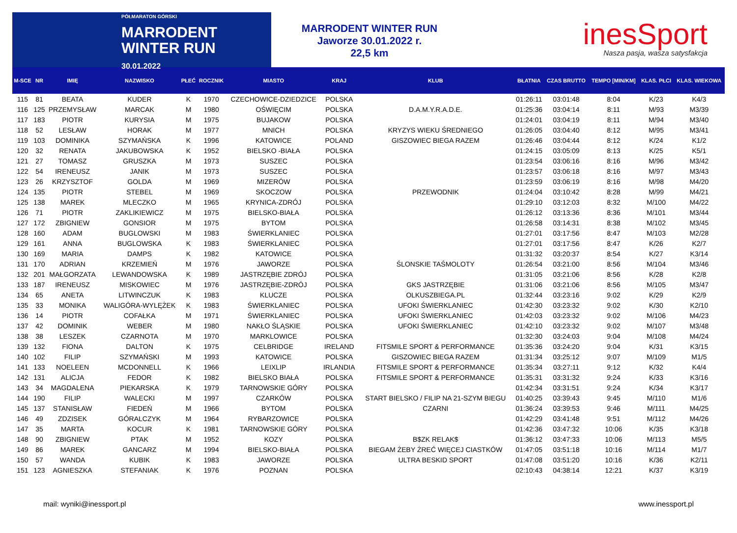PÓŁMARATON GÓRSKI
MARRODENT
WINTER RUN
30.01.2022
MARRODENT WINTER RUN
Jaworze 30.01.2022 r.
22,5 km
inesSport
Nasza pasja, wasza satysfakcja
| M-SCE | NR | IMIĘ | NAZWISKO | PŁEĆ | ROCZNIK | MIASTO | KRAJ | KLUB | BŁATNIA | CZAS BRUTTO | TEMPO [MIN/KM] | KLAS. PŁCI | KLAS. WIEKOWA |
| --- | --- | --- | --- | --- | --- | --- | --- | --- | --- | --- | --- | --- | --- |
| 115 | 81 | BEATA | KUDER | K | 1970 | CZECHOWICE-DZIEDZICE | POLSKA | | 01:26:11 | 03:01:48 | 8:04 | K/23 | K4/3 |
| 116 | 125 | PRZEMYSŁAW | MARCAK | M | 1980 | OŚWIĘCIM | POLSKA | D.A.M.Y.R.A.D.E. | 01:25:36 | 03:04:14 | 8:11 | M/93 | M3/39 |
| 117 | 183 | PIOTR | KURYSIA | M | 1975 | BUJAKOW | POLSKA | | 01:24:01 | 03:04:19 | 8:11 | M/94 | M3/40 |
| 118 | 52 | LESŁAW | HORAK | M | 1977 | MNICH | POLSKA | KRYZYS WIEKU ŚREDNIEGO | 01:26:05 | 03:04:40 | 8:12 | M/95 | M3/41 |
| 119 | 103 | DOMINIKA | SZYMAŃSKA | K | 1996 | KATOWICE | POLAND | GISZOWIEC BIEGA RAZEM | 01:26:46 | 03:04:44 | 8:12 | K/24 | K1/2 |
| 120 | 32 | RENATA | JAKUBOWSKA | K | 1952 | BIELSKO -BIAŁA | POLSKA | | 01:24:15 | 03:05:09 | 8:13 | K/25 | K5/1 |
| 121 | 27 | TOMASZ | GRUSZKA | M | 1973 | SUSZEC | POLSKA | | 01:23:54 | 03:06:16 | 8:16 | M/96 | M3/42 |
| 122 | 54 | IRENEUSZ | JANIK | M | 1973 | SUSZEC | POLSKA | | 01:23:57 | 03:06:18 | 8:16 | M/97 | M3/43 |
| 123 | 26 | KRZYSZTOF | GOLDA | M | 1969 | MIZERÓW | POLSKA | | 01:23:59 | 03:06:19 | 8:16 | M/98 | M4/20 |
| 124 | 135 | PIOTR | STEBEL | M | 1969 | SKOCZOW | POLSKA | PRZEWODNIK | 01:24:04 | 03:10:42 | 8:28 | M/99 | M4/21 |
| 125 | 138 | MAREK | MLECZKO | M | 1965 | KRYNICA-ZDRÓJ | POLSKA | | 01:29:10 | 03:12:03 | 8:32 | M/100 | M4/22 |
| 126 | 71 | PIOTR | ZAKLIKIEWICZ | M | 1975 | BIELSKO-BIAŁA | POLSKA | | 01:26:12 | 03:13:36 | 8:36 | M/101 | M3/44 |
| 127 | 172 | ZBIGNIEW | GONSIOR | M | 1975 | BYTOM | POLSKA | | 01:26:58 | 03:14:31 | 8:38 | M/102 | M3/45 |
| 128 | 160 | ADAM | BUGLOWSKI | M | 1983 | ŚWIERKLANIEC | POLSKA | | 01:27:01 | 03:17:56 | 8:47 | M/103 | M2/28 |
| 129 | 161 | ANNA | BUGLOWSKA | K | 1983 | ŚWIERKLANIEC | POLSKA | | 01:27:01 | 03:17:56 | 8:47 | K/26 | K2/7 |
| 130 | 169 | MARIA | DAMPS | K | 1982 | KATOWICE | POLSKA | | 01:31:32 | 03:20:37 | 8:54 | K/27 | K3/14 |
| 131 | 170 | ADRIAN | KRZEMIEŃ | M | 1976 | JAWORZE | POLSKA | ŚLONSKIE TAŚMOLOTY | 01:26:54 | 03:21:00 | 8:56 | M/104 | M3/46 |
| 132 | 201 | MAŁGORZATA | LEWANDOWSKA | K | 1989 | JASTRZĘBIE ZDRÓJ | POLSKA | | 01:31:05 | 03:21:06 | 8:56 | K/28 | K2/8 |
| 133 | 187 | IRENEUSZ | MISKOWIEC | M | 1976 | JASTRZĘBIE-ZDRÓJ | POLSKA | GKS JASTRZĘBIE | 01:31:06 | 03:21:06 | 8:56 | M/105 | M3/47 |
| 134 | 65 | ANETA | LITWINCZUK | K | 1983 | KLUCZE | POLSKA | OLKUSZBIEGA.PL | 01:32:44 | 03:23:16 | 9:02 | K/29 | K2/9 |
| 135 | 33 | MONIKA | WALIGÓRA-WYLĘŻEK | K | 1983 | ŚWIERKLANIEC | POLSKA | UFOKI ŚWIERKLANIEC | 01:42:30 | 03:23:32 | 9:02 | K/30 | K2/10 |
| 136 | 14 | PIOTR | COFAŁKA | M | 1971 | ŚWIERKLANIEC | POLSKA | UFOKI ŚWIERKLANIEC | 01:42:03 | 03:23:32 | 9:02 | M/106 | M4/23 |
| 137 | 42 | DOMINIK | WEBER | M | 1980 | NAKŁO ŚLĄSKIE | POLSKA | UFOKI ŚWIERKLANIEC | 01:42:10 | 03:23:32 | 9:02 | M/107 | M3/48 |
| 138 | 38 | LESZEK | CZARNOTA | M | 1970 | MARKLOWICE | POLSKA | | 01:32:30 | 03:24:03 | 9:04 | M/108 | M4/24 |
| 139 | 132 | FIONA | DALTON | K | 1975 | CELBRIDGE | IRELAND | FITSMILE SPORT & PERFORMANCE | 01:35:36 | 03:24:20 | 9:04 | K/31 | K3/15 |
| 140 | 102 | FILIP | SZYMAŃSKI | M | 1993 | KATOWICE | POLSKA | GISZOWIEC BIEGA RAZEM | 01:31:34 | 03:25:12 | 9:07 | M/109 | M1/5 |
| 141 | 133 | NOELEEN | MCDONNELL | K | 1966 | LEIXLIP | IRLANDIA | FITSMILE SPORT & PERFORMANCE | 01:35:34 | 03:27:11 | 9:12 | K/32 | K4/4 |
| 142 | 131 | ALICJA | FEDOR | K | 1982 | BIELSKO BIAŁA | POLSKA | FITSMILE SPORT & PERFORMANCE | 01:35:31 | 03:31:32 | 9:24 | K/33 | K3/16 |
| 143 | 34 | MAGDALENA | PIEKARSKA | K | 1979 | TARNOWSKIE GÓRY | POLSKA | | 01:42:34 | 03:31:51 | 9:24 | K/34 | K3/17 |
| 144 | 190 | FILIP | WALECKI | M | 1997 | CZARKÓW | POLSKA | START BIELSKO / FILIP NA 21-SZYM BIEGU | 01:40:25 | 03:39:43 | 9:45 | M/110 | M1/6 |
| 145 | 137 | STANISŁAW | FIEDEŃ | M | 1966 | BYTOM | POLSKA | CZARNI | 01:36:24 | 03:39:53 | 9:46 | M/111 | M4/25 |
| 146 | 49 | ZDZISEK | GÓRALCZYK | M | 1964 | RYBARZOWICE | POLSKA | | 01:42:29 | 03:41:48 | 9:51 | M/112 | M4/26 |
| 147 | 35 | MARTA | KOCUR | K | 1981 | TARNOWSKIE GÓRY | POLSKA | | 01:42:36 | 03:47:32 | 10:06 | K/35 | K3/18 |
| 148 | 90 | ZBIGNIEW | PTAK | M | 1952 | KOZY | POLSKA | B$ZK RELAK$ | 01:36:12 | 03:47:33 | 10:06 | M/113 | M5/5 |
| 149 | 86 | MAREK | GANCARZ | M | 1994 | BIELSKO-BIAŁA | POLSKA | BIEGAM ŻEBY ŻREĆ WIĘCEJ CIASTKÓW | 01:47:05 | 03:51:18 | 10:16 | M/114 | M1/7 |
| 150 | 57 | WANDA | KUBIK | K | 1983 | JAWORZE | POLSKA | ULTRA BESKID SPORT | 01:47:08 | 03:51:20 | 10:16 | K/36 | K2/11 |
| 151 | 123 | AGNIESZKA | STEFANIAK | K | 1976 | POZNAN | POLSKA | | 02:10:43 | 04:38:14 | 12:21 | K/37 | K3/19 |
mail: wyniki@inessport.pl www.inessport.pl